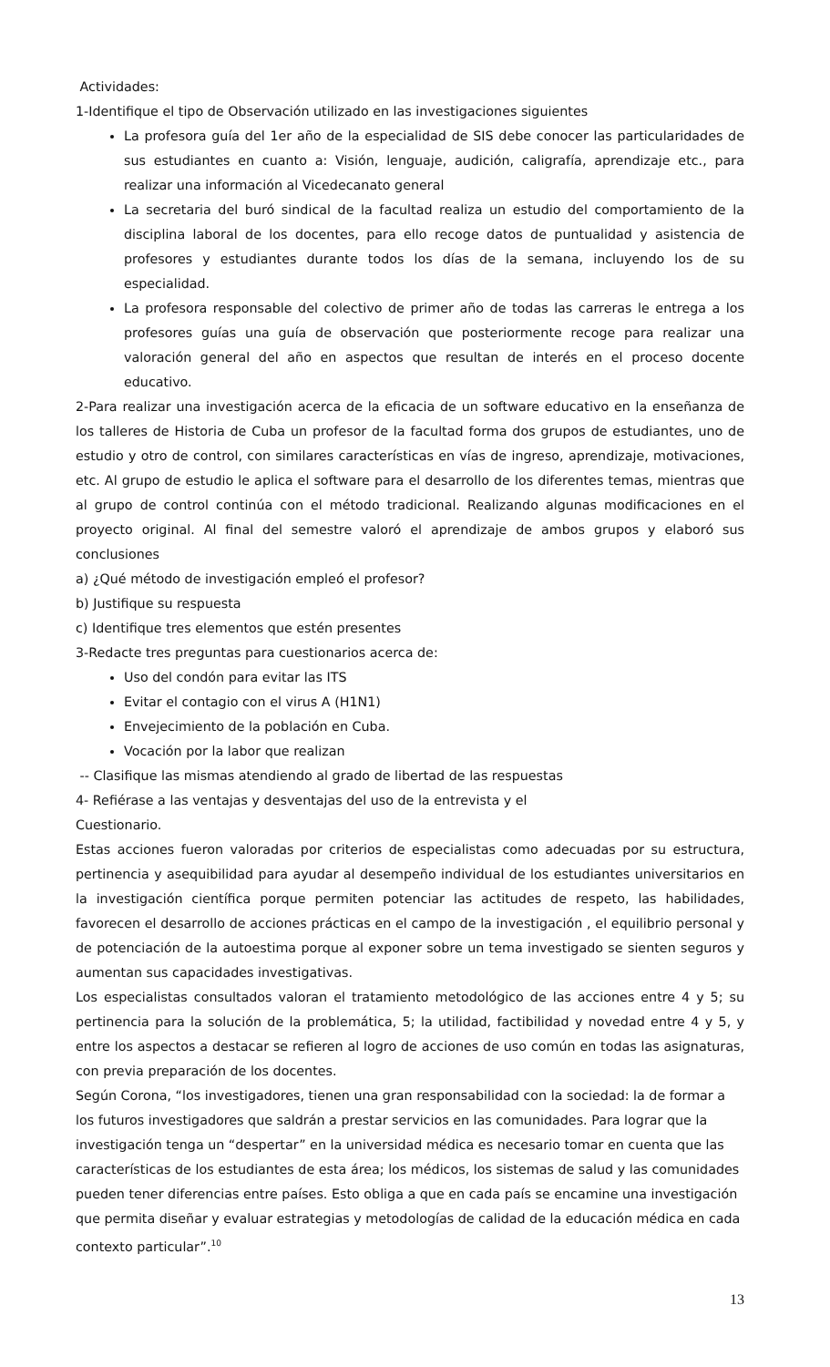Actividades:
1-Identifique el tipo de Observación utilizado en las investigaciones siguientes
La profesora guía del 1er año de la especialidad de SIS debe conocer las particularidades de sus estudiantes en cuanto a: Visión, lenguaje, audición, caligrafía, aprendizaje etc., para realizar una información al Vicedecanato general
La secretaria del buró sindical de la facultad realiza un estudio del comportamiento de la disciplina laboral de los docentes, para ello recoge datos de puntualidad y asistencia de profesores y estudiantes durante todos los días de la semana, incluyendo los de su especialidad.
La profesora responsable del colectivo de primer año de todas las carreras le entrega a los profesores guías una guía de observación que posteriormente recoge para realizar una valoración general del año en aspectos que resultan de interés en el proceso docente educativo.
2-Para realizar una investigación acerca de la eficacia de un software educativo en la enseñanza de los talleres de Historia de Cuba un profesor de la facultad forma dos grupos de estudiantes, uno de estudio y otro de control, con similares características en vías de ingreso, aprendizaje, motivaciones, etc. Al grupo de estudio le aplica el software para el desarrollo de los diferentes temas, mientras que al grupo de control continúa con el método tradicional. Realizando algunas modificaciones en el proyecto original. Al final del semestre valoró el aprendizaje de ambos grupos y elaboró sus conclusiones
a) ¿Qué método de investigación empleó el profesor?
b) Justifique su respuesta
c) Identifique tres elementos que estén presentes
3-Redacte tres preguntas para cuestionarios acerca de:
Uso del condón para evitar las ITS
Evitar el contagio con el virus A (H1N1)
Envejecimiento de la población en Cuba.
Vocación por la labor que realizan
-- Clasifique las mismas atendiendo al grado de libertad de las respuestas
4- Refiérase a las ventajas y desventajas del uso de la entrevista y el
Cuestionario.
Estas acciones fueron valoradas por criterios de especialistas como adecuadas por su estructura, pertinencia y asequibilidad para ayudar al desempeño individual de los estudiantes universitarios en la investigación científica porque permiten potenciar las actitudes de respeto, las habilidades, favorecen el desarrollo de acciones prácticas en el campo de la investigación , el equilibrio personal y de potenciación de la autoestima porque al exponer sobre un tema investigado se sienten seguros y aumentan sus capacidades investigativas.
Los especialistas consultados valoran el tratamiento metodológico de las acciones entre 4 y 5; su pertinencia para la solución de la problemática, 5; la utilidad, factibilidad y novedad entre 4 y 5, y entre los aspectos a destacar se refieren al logro de acciones de uso común en todas las asignaturas, con previa preparación de los docentes.
Según Corona, “los investigadores, tienen una gran responsabilidad con la sociedad: la de formar a los futuros investigadores que saldrán a prestar servicios en las comunidades. Para lograr que la investigación tenga un “despertar” en la universidad médica es necesario tomar en cuenta que las características de los estudiantes de esta área; los médicos, los sistemas de salud y las comunidades pueden tener diferencias entre países. Esto obliga a que en cada país se encamine una investigación que permita diseñar y evaluar estrategias y metodologías de calidad de la educación médica en cada contexto particular”.<sup>10</sup>
13